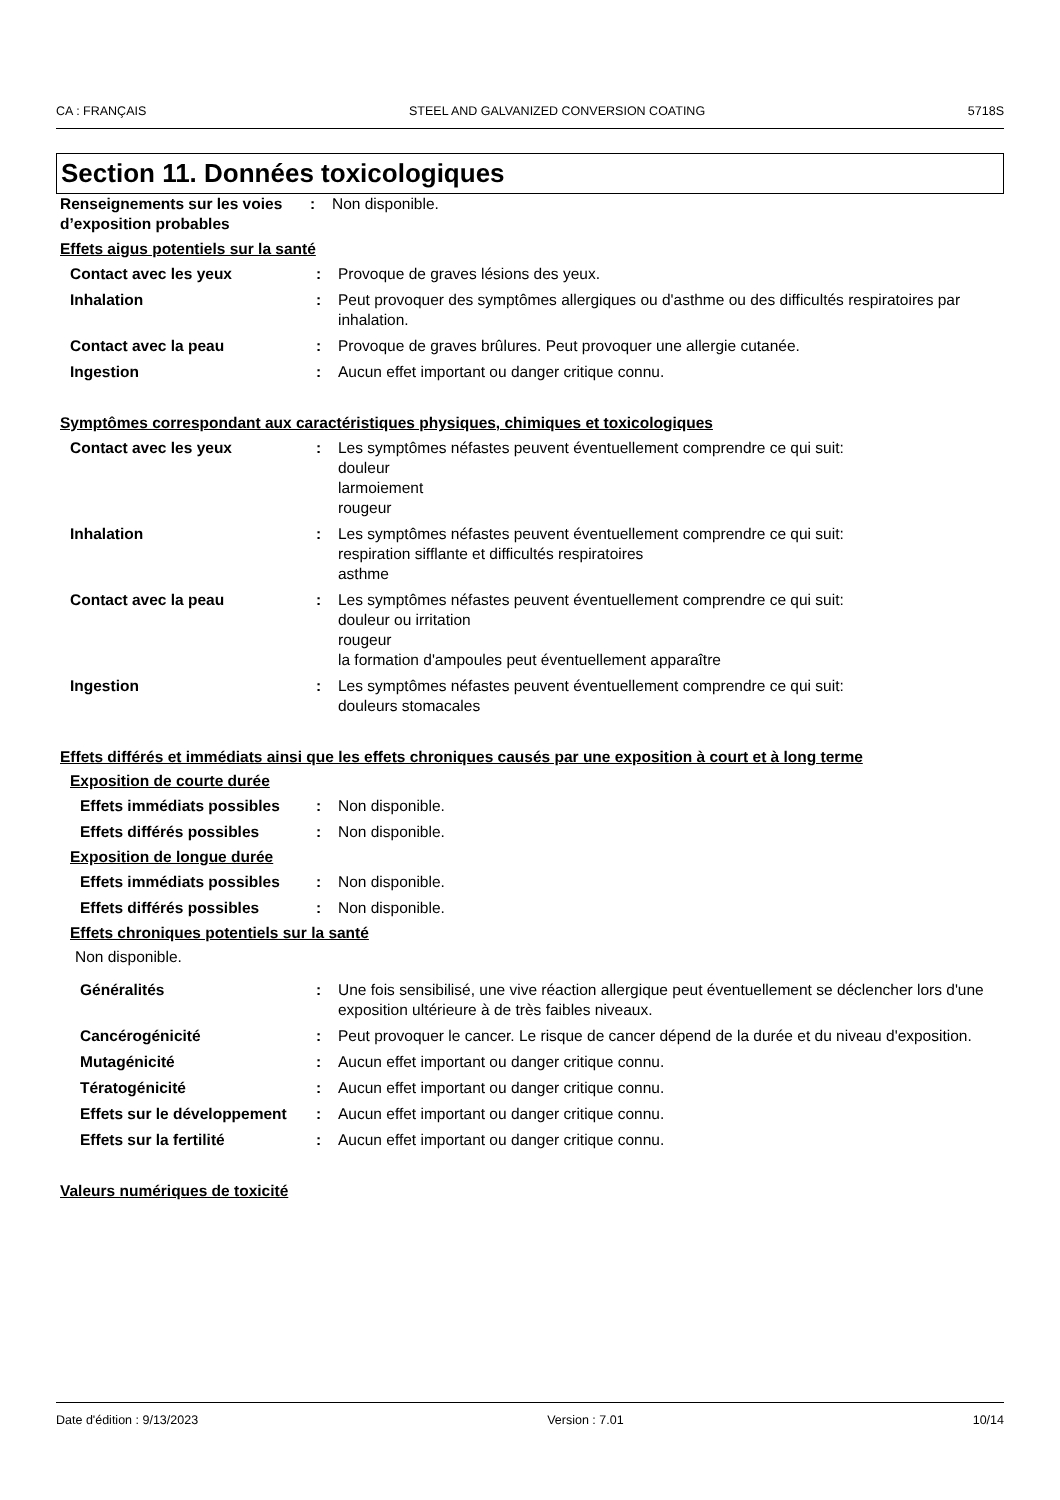CA : FRANÇAIS STEEL AND GALVANIZED CONVERSION COATING 5718S
Section 11. Données toxicologiques
Renseignements sur les voies d’exposition probables
: Non disponible.
Effets aigus potentiels sur la santé
Contact avec les yeux : Provoque de graves lésions des yeux.
Inhalation : Peut provoquer des symptômes allergiques ou d'asthme ou des difficultés respiratoires par inhalation.
Contact avec la peau : Provoque de graves brûlures. Peut provoquer une allergie cutanée.
Ingestion : Aucun effet important ou danger critique connu.
Symptômes correspondant aux caractéristiques physiques, chimiques et toxicologiques
Contact avec les yeux : Les symptômes néfastes peuvent éventuellement comprendre ce qui suit:
douleur
larmoiement
rougeur
Inhalation : Les symptômes néfastes peuvent éventuellement comprendre ce qui suit:
respiration sifflante et difficultés respiratoires
asthme
Contact avec la peau : Les symptômes néfastes peuvent éventuellement comprendre ce qui suit:
douleur ou irritation
rougeur
la formation d'ampoules peut éventuellement apparaître
Ingestion : Les symptômes néfastes peuvent éventuellement comprendre ce qui suit:
douleurs stomacales
Effets différés et immédiats ainsi que les effets chroniques causés par une exposition à court et à long terme
Exposition de courte durée
Effets immédiats possibles
: Non disponible.
Effets différés possibles : Non disponible.
Exposition de longue durée
Effets immédiats possibles
: Non disponible.
Effets différés possibles : Non disponible.
Effets chroniques potentiels sur la santé
Non disponible.
Généralités : Une fois sensibilisé, une vive réaction allergique peut éventuellement se déclencher lors d'une exposition ultérieure à de très faibles niveaux.
Cancérogénicité : Peut provoquer le cancer. Le risque de cancer dépend de la durée et du niveau d'exposition.
Mutagénicité : Aucun effet important ou danger critique connu.
Tératogénicité : Aucun effet important ou danger critique connu.
Effets sur le développement
: Aucun effet important ou danger critique connu.
Effets sur la fertilité : Aucun effet important ou danger critique connu.
Valeurs numériques de toxicité
Date d'édition : 9/13/2023 Version : 7.01 10/14